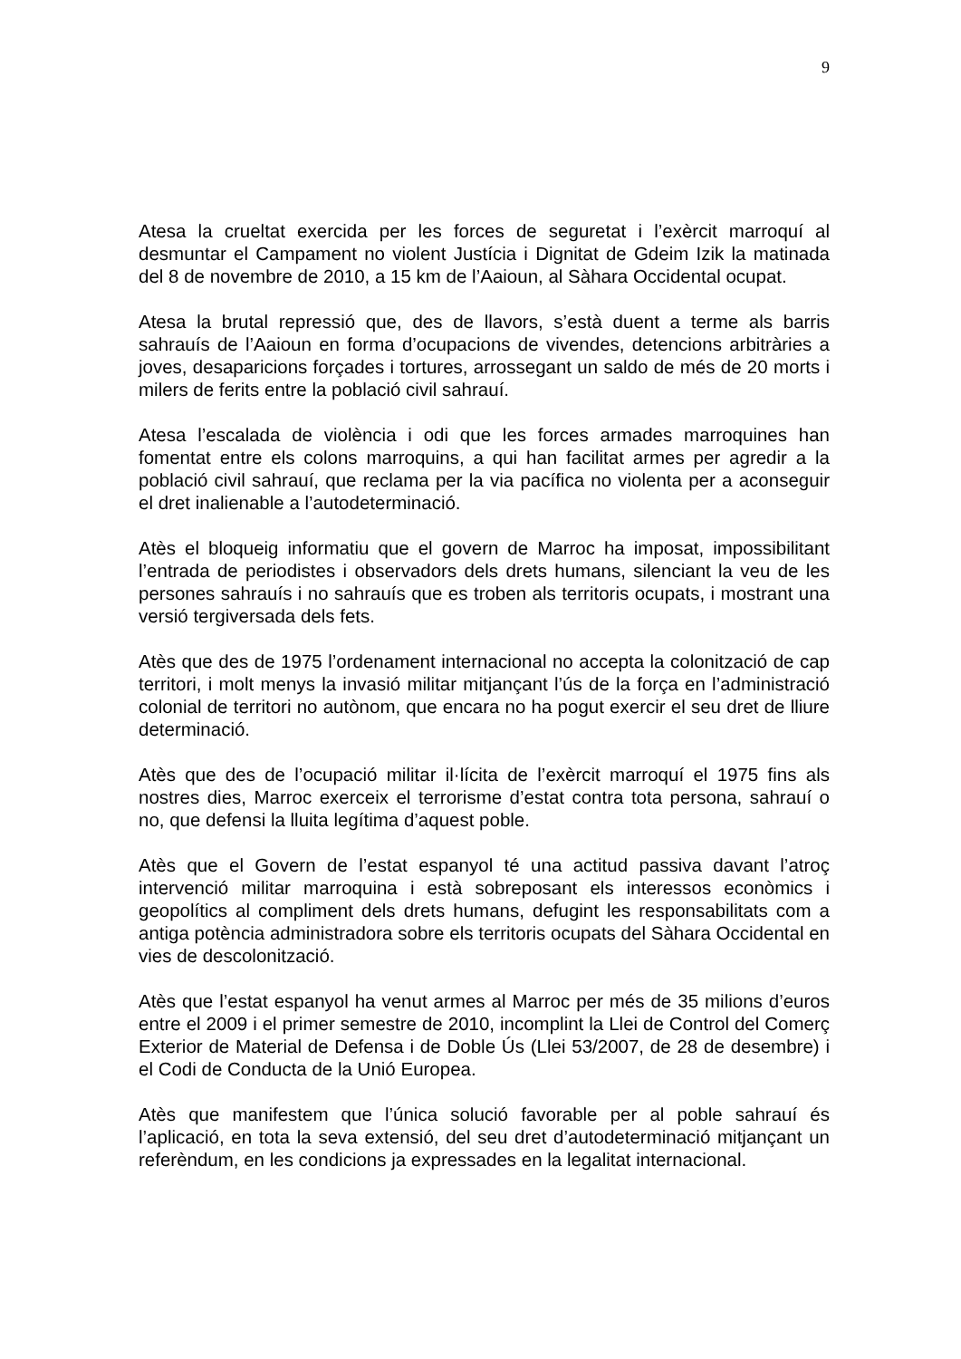9
Atesa la crueltat exercida per les forces de seguretat i l’exèrcit marroquí al desmuntar el Campament no violent Justícia i Dignitat de Gdeim Izik la matinada del 8 de novembre de 2010, a 15 km de l’Aaioun, al Sàhara Occidental ocupat.
Atesa la brutal repressió que, des de llavors, s’està duent a terme als barris sahrauís de l’Aaioun en forma d’ocupacions de vivendes, detencions arbitràries a joves, desaparicions forçades i tortures, arrossegant un saldo de més de 20 morts i milers de ferits entre la població civil sahrauí.
Atesa l’escalada de violència i odi que les forces armades marroquines han fomentat entre els colons marroquins, a qui han facilitat armes per agredir a la població civil sahrauí, que reclama per la via pacífica no violenta per a aconseguir el dret inalienable a l’autodeterminació.
Atès el bloqueig informatiu que el govern de Marroc ha imposat, impossibilitant l’entrada de periodistes i observadors dels drets humans, silenciant la veu de les persones sahrauís i no sahrauís que es troben als territoris ocupats, i mostrant una versió tergiversada dels fets.
Atès que des de 1975 l’ordenament internacional no accepta la colonització de cap territori, i molt menys la invasió militar mitjançant l’ús de la força en l’administració colonial de territori no autònom, que encara no ha pogut exercir el seu dret de lliure determinació.
Atès que des de l’ocupació militar il·lícita de l’exèrcit marroquí el 1975 fins als nostres dies, Marroc exerceix el terrorisme d’estat contra tota persona, sahrauí o no, que defensi la lluita legítima d’aquest poble.
Atès que el Govern de l’estat espanyol té una actitud passiva davant l’atroç intervenció militar marroquina i està sobreposant els interessos econòmics i geopolítics al compliment dels drets humans, defugint les responsabilitats com a antiga potència administradora sobre els territoris ocupats del Sàhara Occidental en vies de descolonització.
Atès que l’estat espanyol ha venut armes al Marroc per més de 35 milions d’euros entre el 2009 i el primer semestre de 2010, incomplint la Llei de Control del Comerç Exterior de Material de Defensa i de Doble Ús (Llei 53/2007, de 28 de desembre) i el Codi de Conducta de la Unió Europea.
Atès que manifestem que l’única solució favorable per al poble sahrauí és l’aplicació, en tota la seva extensió, del seu dret d’autodeterminació mitjançant un referèndum, en les condicions ja expressades en la legalitat internacional.